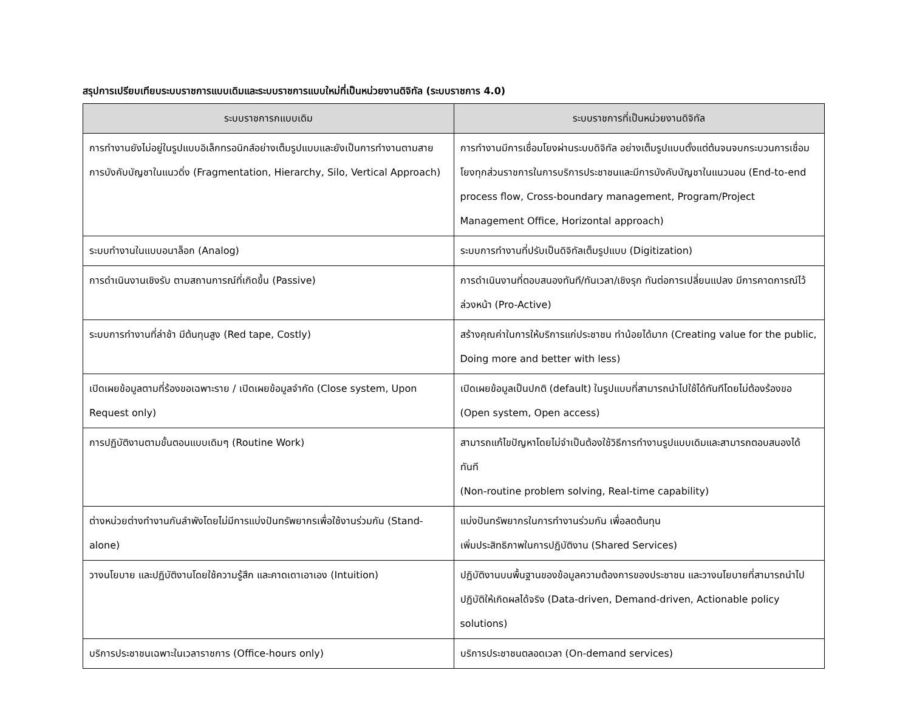สรุปการเปรียบเทียบระบบราชการแบบเดิมและระบบราชการแบบใหม่ที่เป็นหน่วยงานดิจิทัล (ระบบราชการ 4.0)
| ระบบราชการกแบบเดิม | ระบบราชการที่เป็นหน่วยงานดิจิทัล |
| --- | --- |
| การทำงานยังไม่อยู่ในรูปแบบอิเล็กทรอนิกส์อย่างเต็มรูปแบบและยังเป็นการทำงานตามสายการบังคับบัญชาในแนวดิ่ง (Fragmentation, Hierarchy, Silo, Vertical Approach) | การทำงานมีการเชื่อมโยงผ่านระบบดิจิทัล อย่างเต็มรูปแบบตั้งแต่ต้นจนจบกระบวนการเชื่อมโยงทุกส่วนราชการในการบริการประชาชนและมีการบังคับบัญชาในแนวนอน (End-to-end process flow, Cross-boundary management, Program/Project Management Office, Horizontal approach) |
| ระบบทำงานในแบบอนาล็อก (Analog) | ระบบการทำงานที่ปรับเป็นดิจิทัลเต็มรูปแบบ (Digitization) |
| การดำเนินงานเชิงรับ ตามสถานการณ์ที่เกิดขึ้น (Passive) | การดำเนินงานที่ตอบสนองทันที/ทันเวลา/เชิงรุก ทันต่อการเปลี่ยนแปลง มีการคาดการณ์ไว้ล่วงหน้า (Pro-Active) |
| ระบบการทำงานที่ล่าช้า มีต้นทุนสูง (Red tape, Costly) | สร้างคุณค่าในการให้บริการแก่ประชาชน ทำน้อยได้มาก (Creating value for the public, Doing more and better with less) |
| เปิดเผยข้อมูลตามที่ร้องขอเฉพาะราย / เปิดเผยข้อมูลจำกัด (Close system, Upon Request only) | เปิดเผยข้อมูลเป็นปกติ (default) ในรูปแบบที่สามารถนำไปใช้ได้ทันทีโดยไม่ต้องร้องขอ (Open system, Open access) |
| การปฏิบัติงานตามขั้นตอนแบบเดิมๆ (Routine Work) | สามารถแก้ไขปัญหาโดยไม่จำเป็นต้องใช้วิธีการทำงานรูปแบบเดิมและสามารถตอบสนองได้ทันที (Non-routine problem solving, Real-time capability) |
| ต่างหน่วยต่างทำงานกันลำพังโดยไม่มีการแบ่งปันทรัพยากรเพื่อใช้งานร่วมกัน (Stand-alone) | แบ่งปันทรัพยากรในการทำงานร่วมกัน เพื่อลดต้นทุน เพิ่มประสิทธิภาพในการปฏิบัติงาน (Shared Services) |
| วางนโยบาย และปฏิบัติงานโดยใช้ความรู้สึก และคาดเดาเอาเอง (Intuition) | ปฏิบัติงานบนพื้นฐานของข้อมูลความต้องการของประชาชน และวางนโยบายที่สามารถนำไปปฏิบัติให้เกิดผลได้จริง (Data-driven, Demand-driven, Actionable policy solutions) |
| บริการประชาชนเฉพาะในเวลาราชการ (Office-hours only) | บริการประชาชนตลอดเวลา (On-demand services) |